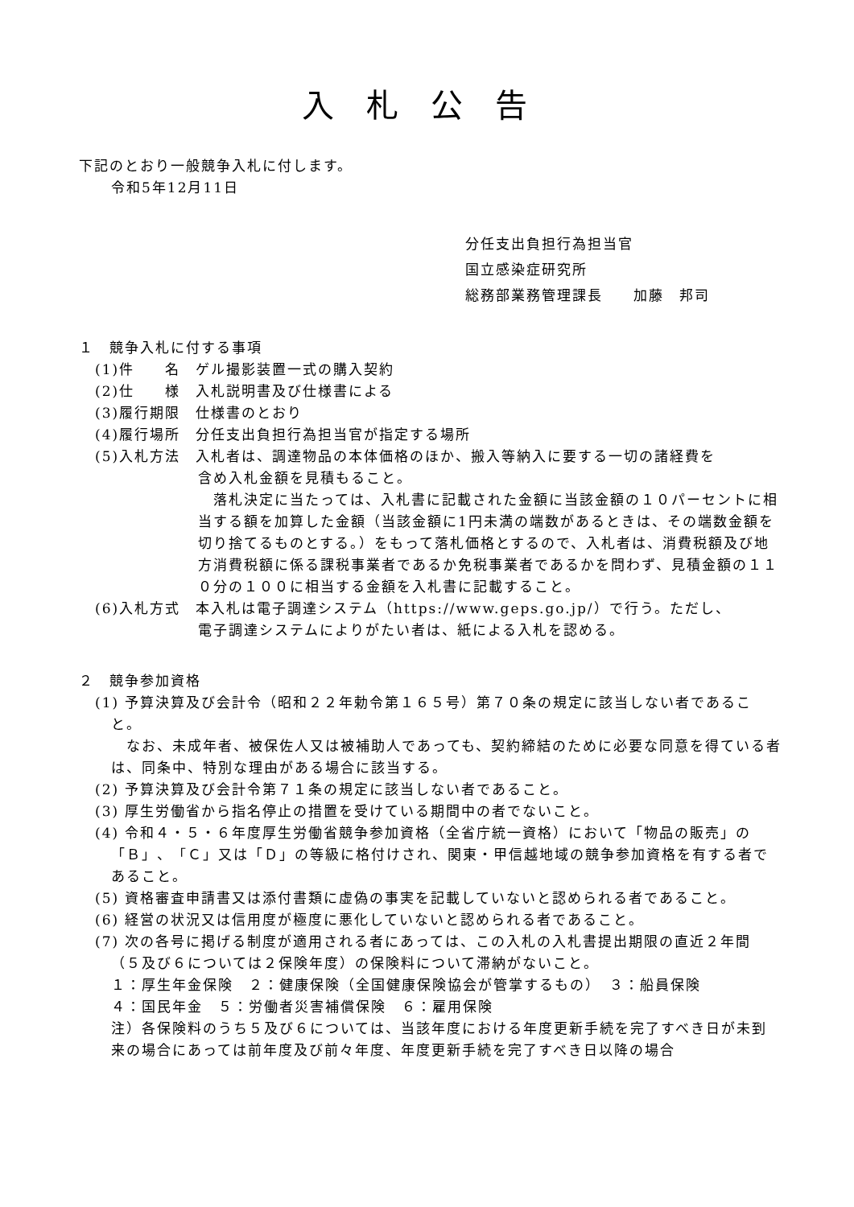入札公告
下記のとおり一般競争入札に付します。
令和5年12月11日
分任支出負担行為担当官
国立感染症研究所
総務部業務管理課長　　加藤　邦司
１　競争入札に付する事項
(1)件　　名　ゲル撮影装置一式の購入契約
(2)仕　　様　入札説明書及び仕様書による
(3)履行期限　仕様書のとおり
(4)履行場所　分任支出負担行為担当官が指定する場所
(5)入札方法　入札者は、調達物品の本体価格のほか、搬入等納入に要する一切の諸経費を
含め入札金額を見積もること。
　落札決定に当たっては、入札書に記載された金額に当該金額の１０パーセントに相当する額を加算した金額（当該金額に1円未満の端数があるときは、その端数金額を切り捨てるものとする。）をもって落札価格とするので、入札者は、消費税額及び地方消費税額に係る課税事業者であるか免税事業者であるかを問わず、見積金額の１１０分の１００に相当する金額を入札書に記載すること。
(6)入札方式　本入札は電子調達システム（https://www.geps.go.jp/）で行う。ただし、
電子調達システムによりがたい者は、紙による入札を認める。
２　競争参加資格
(1) 予算決算及び会計令（昭和２２年勅令第１６５号）第７０条の規定に該当しない者であること。
　なお、未成年者、被保佐人又は被補助人であっても、契約締結のために必要な同意を得ている者は、同条中、特別な理由がある場合に該当する。
(2) 予算決算及び会計令第７１条の規定に該当しない者であること。
(3) 厚生労働省から指名停止の措置を受けている期間中の者でないこと。
(4) 令和４・５・６年度厚生労働省競争参加資格（全省庁統一資格）において「物品の販売」の「Ｂ」、「Ｃ」又は「Ｄ」の等級に格付けされ、関東・甲信越地域の競争参加資格を有する者であること。
(5) 資格審査申請書又は添付書類に虚偽の事実を記載していないと認められる者であること。
(6) 経営の状況又は信用度が極度に悪化していないと認められる者であること。
(7) 次の各号に掲げる制度が適用される者にあっては、この入札の入札書提出期限の直近２年間（５及び６については２保険年度）の保険料について滞納がないこと。
１：厚生年金保険　２：健康保険（全国健康保険協会が管掌するもの）　３：船員保険
４：国民年金　５：労働者災害補償保険　６：雇用保険
注）各保険料のうち５及び６については、当該年度における年度更新手続を完了すべき日が未到来の場合にあっては前年度及び前々年度、年度更新手続を完了すべき日以降の場合